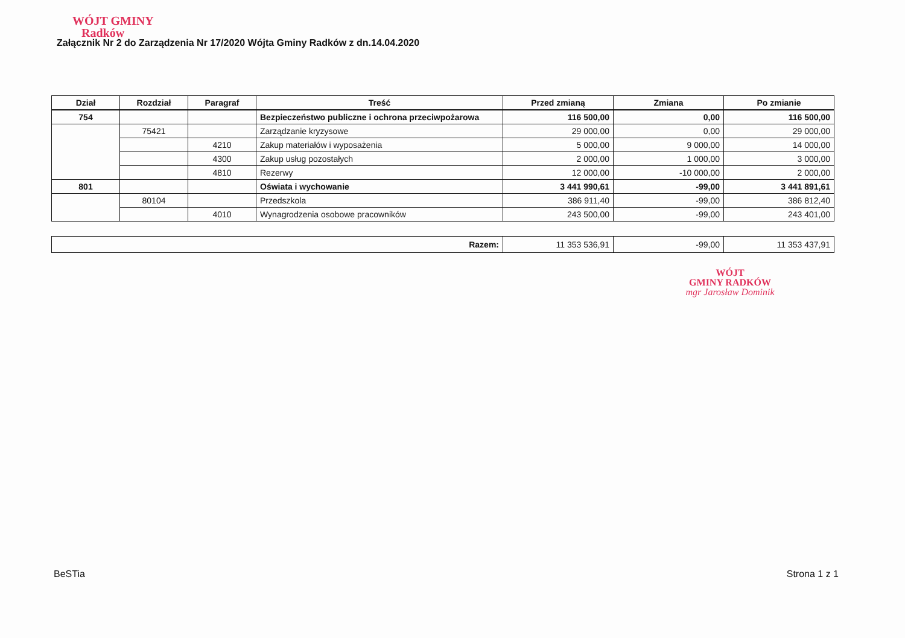WÓJT GMINY
Radków
Załącznik Nr 2 do Zarządzenia Nr 17/2020 Wójta Gminy Radków z dn.14.04.2020
| Dział | Rozdział | Paragraf | Treść | Przed zmianą | Zmiana | Po zmianie |
| --- | --- | --- | --- | --- | --- | --- |
| 754 | | | Bezpieczeństwo publiczne i ochrona przeciwpożarowa | 116 500,00 | 0,00 | 116 500,00 |
| | 75421 | | Zarządzanie kryzysowe | 29 000,00 | 0,00 | 29 000,00 |
| | | 4210 | Zakup materiałów i wyposażenia | 5 000,00 | 9 000,00 | 14 000,00 |
| | | 4300 | Zakup usług pozostałych | 2 000,00 | 1 000,00 | 3 000,00 |
| | | 4810 | Rezerwy | 12 000,00 | -10 000,00 | 2 000,00 |
| 801 | | | Oświata i wychowanie | 3 441 990,61 | -99,00 | 3 441 891,61 |
| | 80104 | | Przedszkola | 386 911,40 | -99,00 | 386 812,40 |
| | | 4010 | Wynagrodzenia osobowe pracowników | 243 500,00 | -99,00 | 243 401,00 |
| Razem: | 11 353 536,91 | -99,00 | 11 353 437,91 |
WÓJT
GMINY RADKÓW
mgr Jarosław Dominik
BeSTia Strona 1 z 1